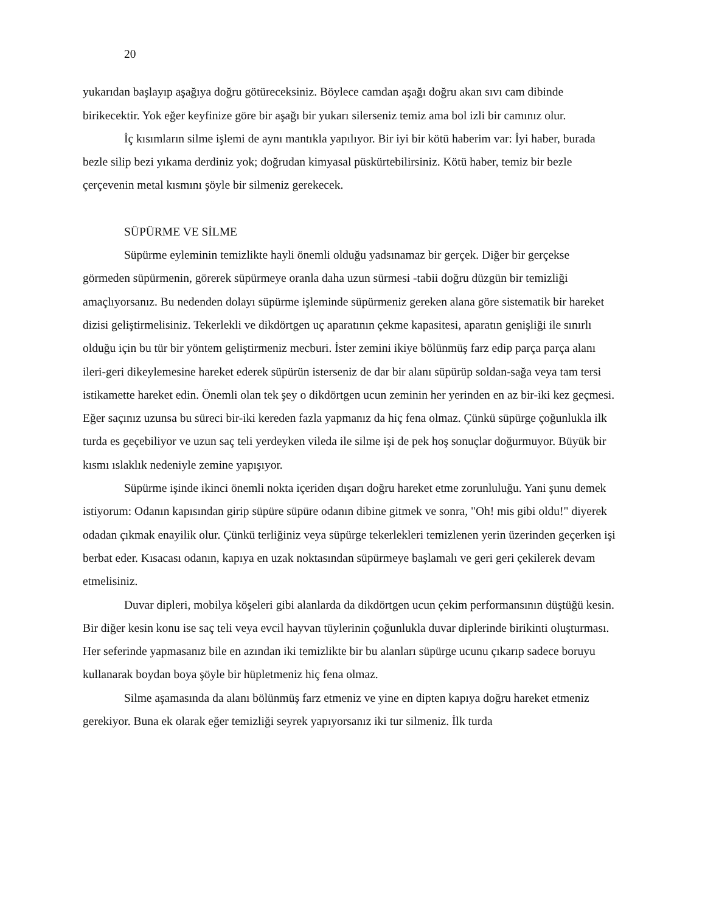20
yukarıdan başlayıp aşağıya doğru götüreceksiniz. Böylece camdan aşağı doğru akan sıvı cam dibinde birikecektir. Yok eğer keyfinize göre bir aşağı bir yukarı silerseniz temiz ama bol izli bir camınız olur.
İç kısımların silme işlemi de aynı mantıkla yapılıyor. Bir iyi bir kötü haberim var: İyi haber, burada bezle silip bezi yıkama derdiniz yok; doğrudan kimyasal püskürtebilirsiniz. Kötü haber, temiz bir bezle çerçevenin metal kısmını şöyle bir silmeniz gerekecek.
SÜPÜRME VE SİLME
Süpürme eyleminin temizlikte hayli önemli olduğu yadsınamaz bir gerçek. Diğer bir gerçekse görmeden süpürmenin, görerek süpürmeye oranla daha uzun sürmesi -tabii doğru düzgün bir temizliği amaçlıyorsanız. Bu nedenden dolayı süpürme işleminde süpürmeniz gereken alana göre sistematik bir hareket dizisi geliştirmelisiniz. Tekerlekli ve dikdörtgen uç aparatının çekme kapasitesi, aparatın genişliği ile sınırlı olduğu için bu tür bir yöntem geliştirmeniz mecburi. İster zemini ikiye bölünmüş farz edip parça parça alanı ileri-geri dikeylemesine hareket ederek süpürün isterseniz de dar bir alanı süpürüp soldan-sağa veya tam tersi istikamette hareket edin. Önemli olan tek şey o dikdörtgen ucun zeminin her yerinden en az bir-iki kez geçmesi. Eğer saçınız uzunsa bu süreci bir-iki kereden fazla yapmanız da hiç fena olmaz. Çünkü süpürge çoğunlukla ilk turda es geçebiliyor ve uzun saç teli yerdeyken vileda ile silme işi de pek hoş sonuçlar doğurmuyor. Büyük bir kısmı ıslaklık nedeniyle zemine yapışıyor.
Süpürme işinde ikinci önemli nokta içeriden dışarı doğru hareket etme zorunluluğu. Yani şunu demek istiyorum: Odanın kapısından girip süpüre süpüre odanın dibine gitmek ve sonra, "Oh! mis gibi oldu!" diyerek odadan çıkmak enayilik olur. Çünkü terliğiniz veya süpürge tekerlekleri temizlenen yerin üzerinden geçerken işi berbat eder. Kısacası odanın, kapıya en uzak noktasından süpürmeye başlamalı ve geri geri çekilerek devam etmelisiniz.
Duvar dipleri, mobilya köşeleri gibi alanlarda da dikdörtgen ucun çekim performansının düştüğü kesin. Bir diğer kesin konu ise saç teli veya evcil hayvan tüylerinin çoğunlukla duvar diplerinde birikinti oluşturması. Her seferinde yapmasanız bile en azından iki temizlikte bir bu alanları süpürge ucunu çıkarıp sadece boruyu kullanarak boydan boya şöyle bir hüpletmeniz hiç fena olmaz.
Silme aşamasında da alanı bölünmüş farz etmeniz ve yine en dipten kapıya doğru hareket etmeniz gerekiyor. Buna ek olarak eğer temizliği seyrek yapıyorsanız iki tur silmeniz. İlk turda